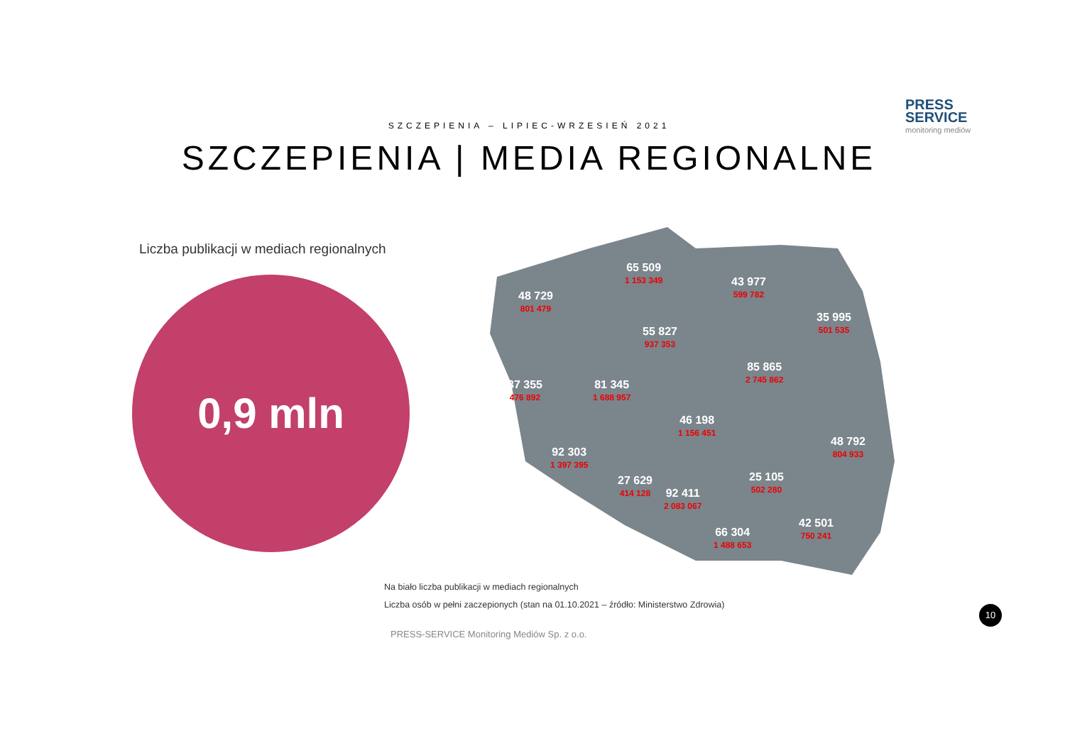PRESS
SERVICE
monitoring mediów
SZCZEPIENIA – LIPIEC-WRZESIEŃ 2021
SZCZEPIENIA | MEDIA REGIONALNE
Liczba publikacji w mediach regionalnych
0,9 mln
48 729
801 479
65 509
1 153 349
43 977
599 782
35 995
501 535
55 827
937 353
85 865
2 745 862
37 355
476 892
81 345
1 688 957
46 198
1 156 451
48 792
804 933
92 303
1 397 395
25 105
502 280
27 629
414 128
92 411
2 083 067
42 501
750 241
66 304
1 488 653
Na biało liczba publikacji w mediach regionalnych
Liczba osób w pełni zaczepionych (stan na 01.10.2021 – źródło: Ministerstwo Zdrowia)
PRESS-SERVICE Monitoring Mediów Sp. z o.o.
10